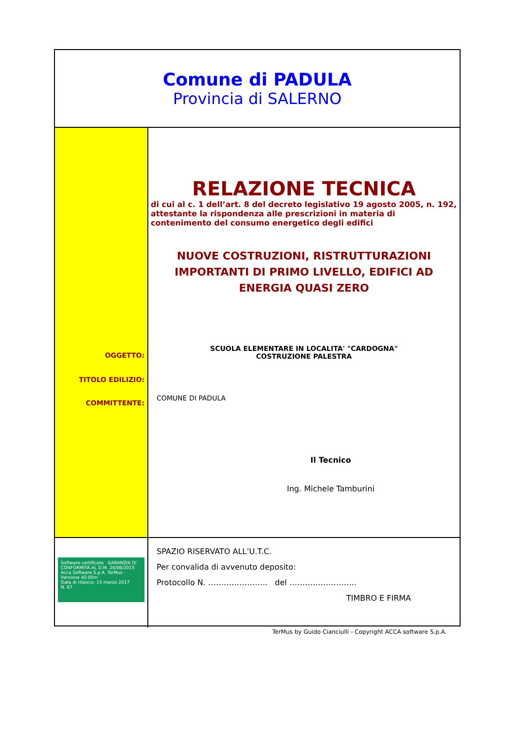Comune di PADULA
Provincia di SALERNO
OGGETTO:
TITOLO EDILIZIO:
COMMITTENTE:
RELAZIONE TECNICA
di cui al c. 1 dell’art. 8 del decreto legislativo 19 agosto 2005, n. 192, attestante la rispondenza alle prescrizioni in materia di contenimento del consumo energetico degli edifici
NUOVE COSTRUZIONI, RISTRUTTURAZIONI IMPORTANTI DI PRIMO LIVELLO, EDIFICI AD ENERGIA QUASI ZERO
SCUOLA ELEMENTARE IN LOCALITA' "CARDOGNA"
COSTRUZIONE PALESTRA
COMUNE DI PADULA
Il Tecnico
Ing. Michele Tamburini
Software certificato GARANZIA DI CONFORMITÀ AL D.M. 26/06/2015
Acca Software S.p.A. TerMus - Versione 40.00m
Data di rilascio: 15 marzo 2017
N. 67
SPAZIO RISERVATO ALL’U.T.C.
Per convalida di avvenuto deposito:
Protocollo N. ………………….. del ……………………..
TIMBRO E FIRMA
TerMus by Guido Cianciulli - Copyright ACCA software S.p.A.